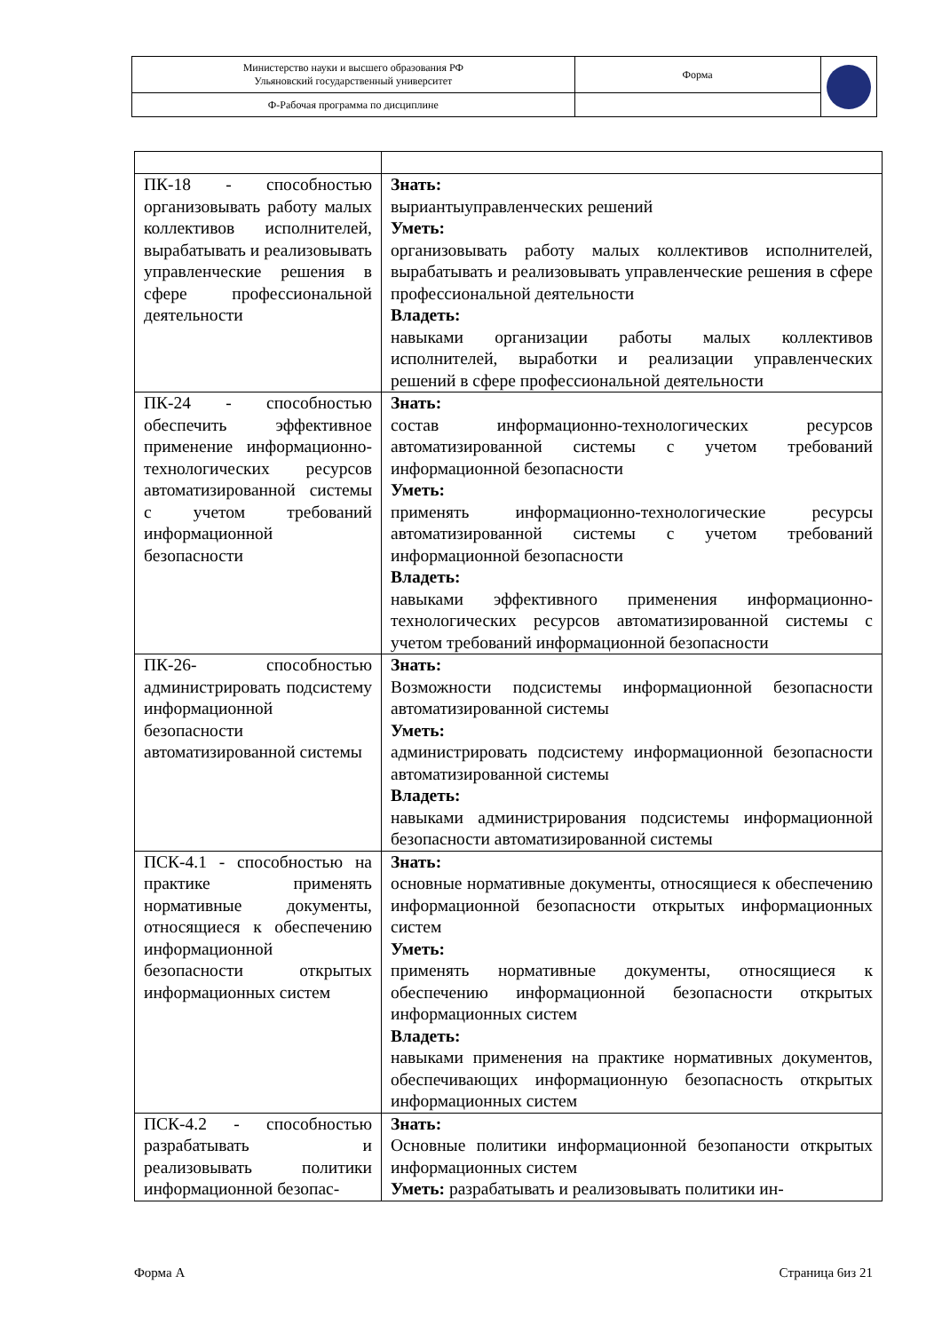| Министерство науки и высшего образования РФ Ульяновский государственный университет | Форма | |
| Ф-Рабочая программа по дисциплине | | |
| ПК-18 - способностью организовывать работу малых коллективов исполнителей, вырабатывать и реализовывать управленческие решения в сфере профессиональной деятельности | Знать: выриантыуправленческих решений Уметь: организовывать работу малых коллективов исполнителей, вырабатывать и реализовывать управленческие решения в сфере профессиональной деятельности Владеть: навыками организации работы малых коллективов исполнителей, выработки и реализации управленческих решений в сфере профессиональной деятельности |
| ПК-24 - способностью обеспечить эффективное применение информационно-технологических ресурсов автоматизированной системы с учетом требований информационной безопасности | Знать: состав информационно-технологических ресурсов автоматизированной системы с учетом требований информационной безопасности Уметь: применять информационно-технологические ресурсы автоматизированной системы с учетом требований информационной безопасности Владеть: навыками эффективного применения информационно-технологических ресурсов автоматизированной системы с учетом требований информационной безопасности |
| ПК-26- способностью администрировать подсистему информационной безопасности автоматизированной системы | Знать: Возможности подсистемы информационной безопасности автоматизированной системы Уметь: администрировать подсистему информационной безопасности автоматизированной системы Владеть: навыками администрирования подсистемы информационной безопасности автоматизированной системы |
| ПСК-4.1 - способностью на практике применять нормативные документы, относящиеся к обеспечению информационной безопасности открытых информационных систем | Знать: основные нормативные документы, относящиеся к обеспечению информационной безопасности открытых информационных систем Уметь: применять нормативные документы, относящиеся к обеспечению информационной безопасности открытых информационных систем Владеть: навыками применения на практике нормативных документов, обеспечивающих информационную безопасность открытых информационных систем |
| ПСК-4.2 - способностью разрабатывать и реализовывать политики информационной безопас- | Знать: Основные политики информационной безопаности открытых информационных систем Уметь: разрабатывать и реализовывать политики ин- |
Форма А Страница 6из 21